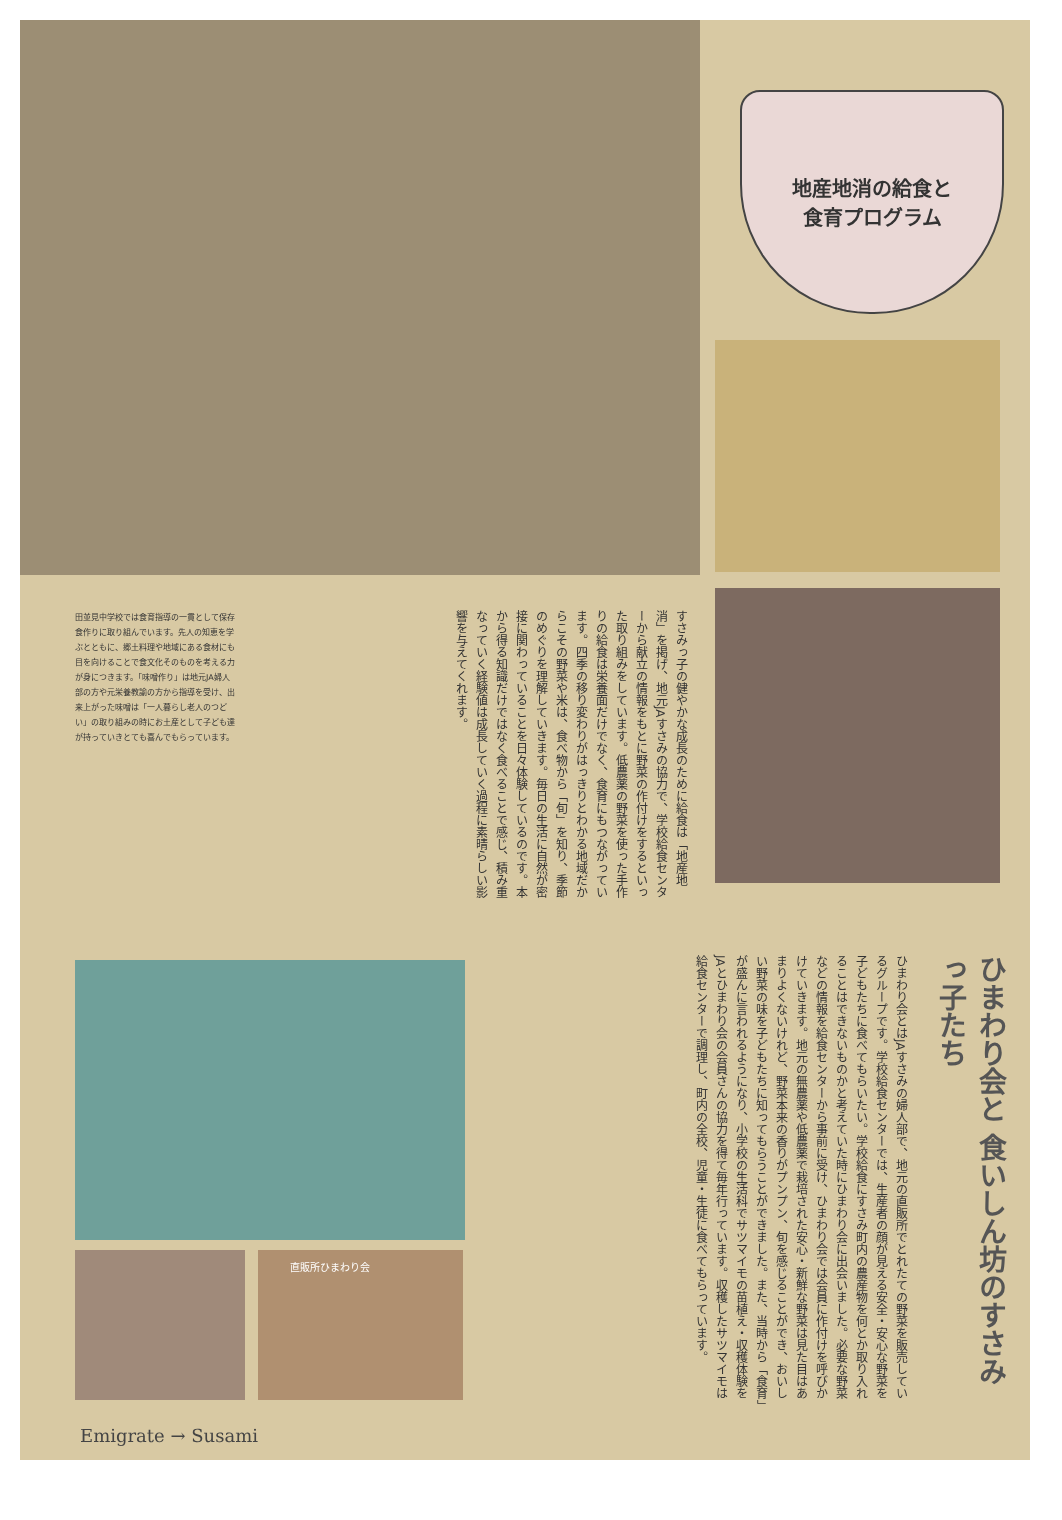地産地消の給食と
食育プログラム
田並見中学校では食育指導の一貫として保存食作りに取り組んでいます。先人の知恵を学ぶとともに、郷土料理や地域にある食材にも目を向けることで食文化そのものを考える力が身につきます。「味噌作り」は地元JA婦人部の方や元栄養教諭の方から指導を受け、出来上がった味噌は「一人暮らし老人のつどい」の取り組みの時にお土産として子ども達が持っていきとても喜んでもらっています。
すさみっ子の健やかな成長のために給食は「地産地消」を掲げ、地元JAすさみの協力で、学校給食センターから献立の情報をもとに野菜の作付けをするといった取り組みをしています。低農薬の野菜を使った手作りの給食は栄養面だけでなく、食育にもつながっています。四季の移り変わりがはっきりとわかる地域だからこその野菜や米は、食べ物から「旬」を知り、季節のめぐりを理解していきます。毎日の生活に自然が密接に関わっていることを日々体験しているのです。本から得る知識だけではなく食べることで感じ、積み重なっていく経験値は成長していく過程に素晴らしい影響を与えてくれます。
ひまわり会と 食いしん坊のすさみっ子たち
ひまわり会とはJAすさみの婦人部で、地元の直販所でとれたての野菜を販売しているグループです。学校給食センターでは、生産者の顔が見える安全・安心な野菜を子どもたちに食べてもらいたい。学校給食にすさみ町内の農産物を何とか取り入れることはできないものかと考えていた時にひまわり会に出会いました。必要な野菜などの情報を給食センターから事前に受け、ひまわり会では会員に作付けを呼びかけていきます。地元の無農薬や低農薬で栽培された安心・新鮮な野菜は見た目はあまりよくないけれど、野菜本来の香りがプンプン、旬を感じることができ、おいしい野菜の味を子どもたちに知ってもらうことができました。また、当時から「食育」が盛んに言われるようになり、小学校の生活科でサツマイモの苗植え・収穫体験をJAとひまわり会の会員さんの協力を得て毎年行っています。収穫したサツマイモは給食センターで調理し、町内の全校、児童・生徒に食べてもらっています。
直販所ひまわり会
Emigrate → Susami